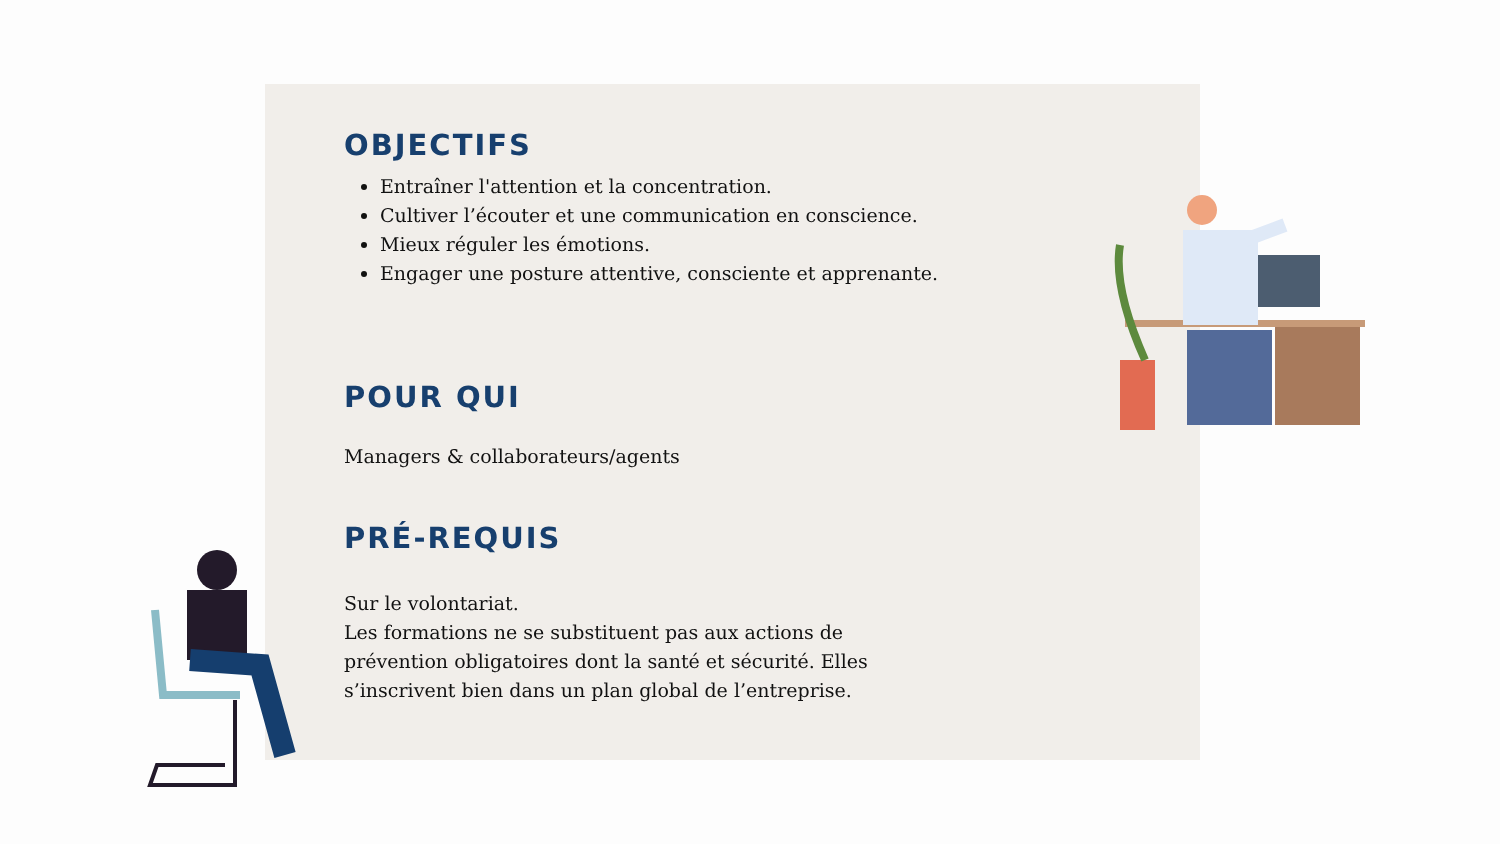OBJECTIFS
Entraîner l'attention et la concentration.
Cultiver l’écouter et une communication en conscience.
Mieux réguler les émotions.
Engager une posture attentive, consciente et apprenante.
POUR QUI
Managers & collaborateurs/agents
PRÉ-REQUIS
Sur le volontariat.
Les formations ne se substituent pas aux actions de prévention obligatoires dont la santé et sécurité. Elles s’inscrivent bien dans un plan global de l’entreprise.